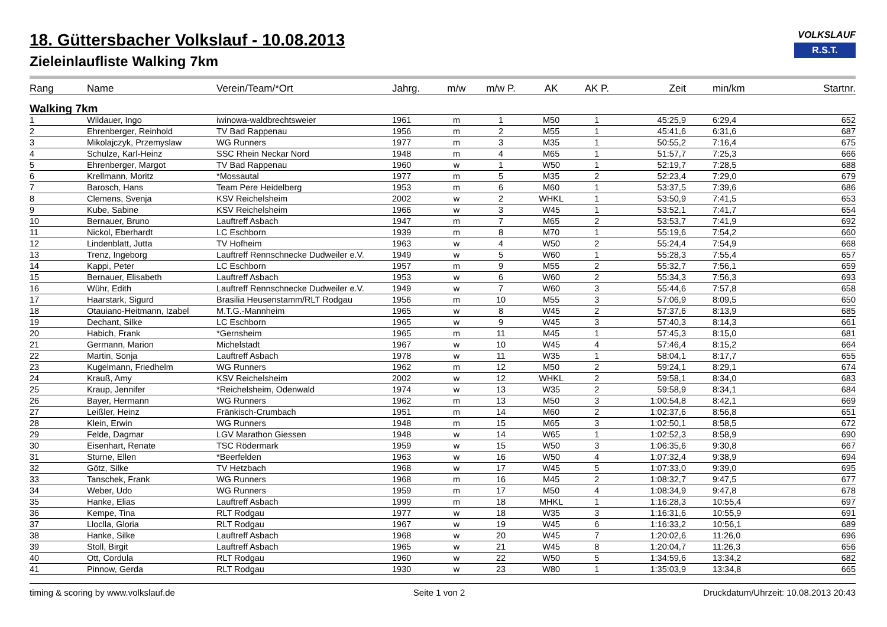VOLKSLAUF
R.S.T.
18. Güttersbacher Volkslauf - 10.08.2013
Zieleinlaufliste Walking 7km
| Rang | Name | Verein/Team/*Ort | Jahrg. | m/w | m/w P. | AK | AK P. | Zeit | min/km | Startnr. |
| --- | --- | --- | --- | --- | --- | --- | --- | --- | --- | --- |
| Walking 7km | | | | | | | | | | |
| 1 | Wildauer, Ingo | iwinowa-waldbrechtsweier | 1961 | m | 1 | M50 | 1 | 45:25,9 | 6:29,4 | 652 |
| 2 | Ehrenberger, Reinhold | TV Bad Rappenau | 1956 | m | 2 | M55 | 1 | 45:41,6 | 6:31,6 | 687 |
| 3 | Mikolajczyk, Przemyslaw | WG Runners | 1977 | m | 3 | M35 | 1 | 50:55,2 | 7:16,4 | 675 |
| 4 | Schulze, Karl-Heinz | SSC Rhein Neckar Nord | 1948 | m | 4 | M65 | 1 | 51:57,7 | 7:25,3 | 666 |
| 5 | Ehrenberger, Margot | TV Bad Rappenau | 1960 | w | 1 | W50 | 1 | 52:19,7 | 7:28,5 | 688 |
| 6 | Krellmann, Moritz | *Mossautal | 1977 | m | 5 | M35 | 2 | 52:23,4 | 7:29,0 | 679 |
| 7 | Barosch, Hans | Team Pere Heidelberg | 1953 | m | 6 | M60 | 1 | 53:37,5 | 7:39,6 | 686 |
| 8 | Clemens, Svenja | KSV Reichelsheim | 2002 | w | 2 | WHKL | 1 | 53:50,9 | 7:41,5 | 653 |
| 9 | Kube, Sabine | KSV Reichelsheim | 1966 | w | 3 | W45 | 1 | 53:52,1 | 7:41,7 | 654 |
| 10 | Bernauer, Bruno | Lauftreff Asbach | 1947 | m | 7 | M65 | 2 | 53:53,7 | 7:41,9 | 692 |
| 11 | Nickol, Eberhardt | LC Eschborn | 1939 | m | 8 | M70 | 1 | 55:19,6 | 7:54,2 | 660 |
| 12 | Lindenblatt, Jutta | TV Hofheim | 1963 | w | 4 | W50 | 2 | 55:24,4 | 7:54,9 | 668 |
| 13 | Trenz, Ingeborg | Lauftreff Rennschnecke Dudweiler e.V. | 1949 | w | 5 | W60 | 1 | 55:28,3 | 7:55,4 | 657 |
| 14 | Kappi, Peter | LC Eschborn | 1957 | m | 9 | M55 | 2 | 55:32,7 | 7:56,1 | 659 |
| 15 | Bernauer, Elisabeth | Lauftreff Asbach | 1953 | w | 6 | W60 | 2 | 55:34,3 | 7:56,3 | 693 |
| 16 | Wühr, Edith | Lauftreff Rennschnecke Dudweiler e.V. | 1949 | w | 7 | W60 | 3 | 55:44,6 | 7:57,8 | 658 |
| 17 | Haarstark, Sigurd | Brasilia Heusenstamm/RLT Rodgau | 1956 | m | 10 | M55 | 3 | 57:06,9 | 8:09,5 | 650 |
| 18 | Otauiano-Heitmann, Izabel | M.T.G.-Mannheim | 1965 | w | 8 | W45 | 2 | 57:37,6 | 8:13,9 | 685 |
| 19 | Dechant, Silke | LC Eschborn | 1965 | w | 9 | W45 | 3 | 57:40,3 | 8:14,3 | 661 |
| 20 | Habich, Frank | *Gernsheim | 1965 | m | 11 | M45 | 1 | 57:45,3 | 8:15,0 | 681 |
| 21 | Germann, Marion | Michelstadt | 1967 | w | 10 | W45 | 4 | 57:46,4 | 8:15,2 | 664 |
| 22 | Martin, Sonja | Lauftreff Asbach | 1978 | w | 11 | W35 | 1 | 58:04,1 | 8:17,7 | 655 |
| 23 | Kugelmann, Friedhelm | WG Runners | 1962 | m | 12 | M50 | 2 | 59:24,1 | 8:29,1 | 674 |
| 24 | Krauß, Amy | KSV Reichelsheim | 2002 | w | 12 | WHKL | 2 | 59:58,1 | 8:34,0 | 683 |
| 25 | Kraup, Jennifer | *Reichelsheim, Odenwald | 1974 | w | 13 | W35 | 2 | 59:58,9 | 8:34,1 | 684 |
| 26 | Bayer, Hermann | WG Runners | 1962 | m | 13 | M50 | 3 | 1:00:54,8 | 8:42,1 | 669 |
| 27 | Leißler, Heinz | Fränkisch-Crumbach | 1951 | m | 14 | M60 | 2 | 1:02:37,6 | 8:56,8 | 651 |
| 28 | Klein, Erwin | WG Runners | 1948 | m | 15 | M65 | 3 | 1:02:50,1 | 8:58,5 | 672 |
| 29 | Felde, Dagmar | LGV Marathon Giessen | 1948 | w | 14 | W65 | 1 | 1:02:52,3 | 8:58,9 | 690 |
| 30 | Eisenhart, Renate | TSC Rödermark | 1959 | w | 15 | W50 | 3 | 1:06:35,6 | 9:30,8 | 667 |
| 31 | Sturne, Ellen | *Beerfelden | 1963 | w | 16 | W50 | 4 | 1:07:32,4 | 9:38,9 | 694 |
| 32 | Götz, Silke | TV Hetzbach | 1968 | w | 17 | W45 | 5 | 1:07:33,0 | 9:39,0 | 695 |
| 33 | Tanschek, Frank | WG Runners | 1968 | m | 16 | M45 | 2 | 1:08:32,7 | 9:47,5 | 677 |
| 34 | Weber, Udo | WG Runners | 1959 | m | 17 | M50 | 4 | 1:08:34,9 | 9:47,8 | 678 |
| 35 | Hanke, Elias | Lauftreff Asbach | 1999 | m | 18 | MHKL | 1 | 1:16:28,3 | 10:55,4 | 697 |
| 36 | Kempe, Tina | RLT Rodgau | 1977 | w | 18 | W35 | 3 | 1:16:31,6 | 10:55,9 | 691 |
| 37 | Lloclla, Gloria | RLT Rodgau | 1967 | w | 19 | W45 | 6 | 1:16:33,2 | 10:56,1 | 689 |
| 38 | Hanke, Silke | Lauftreff Asbach | 1968 | w | 20 | W45 | 7 | 1:20:02,6 | 11:26,0 | 696 |
| 39 | Stoll, Birgit | Lauftreff Asbach | 1965 | w | 21 | W45 | 8 | 1:20:04,7 | 11:26,3 | 656 |
| 40 | Ott, Cordula | RLT Rodgau | 1960 | w | 22 | W50 | 5 | 1:34:59,6 | 13:34,2 | 682 |
| 41 | Pinnow, Gerda | RLT Rodgau | 1930 | w | 23 | W80 | 1 | 1:35:03,9 | 13:34,8 | 665 |
timing & scoring by www.volkslauf.de Seite 1 von 2 Druckdatum/Uhrzeit: 10.08.2013 20:43